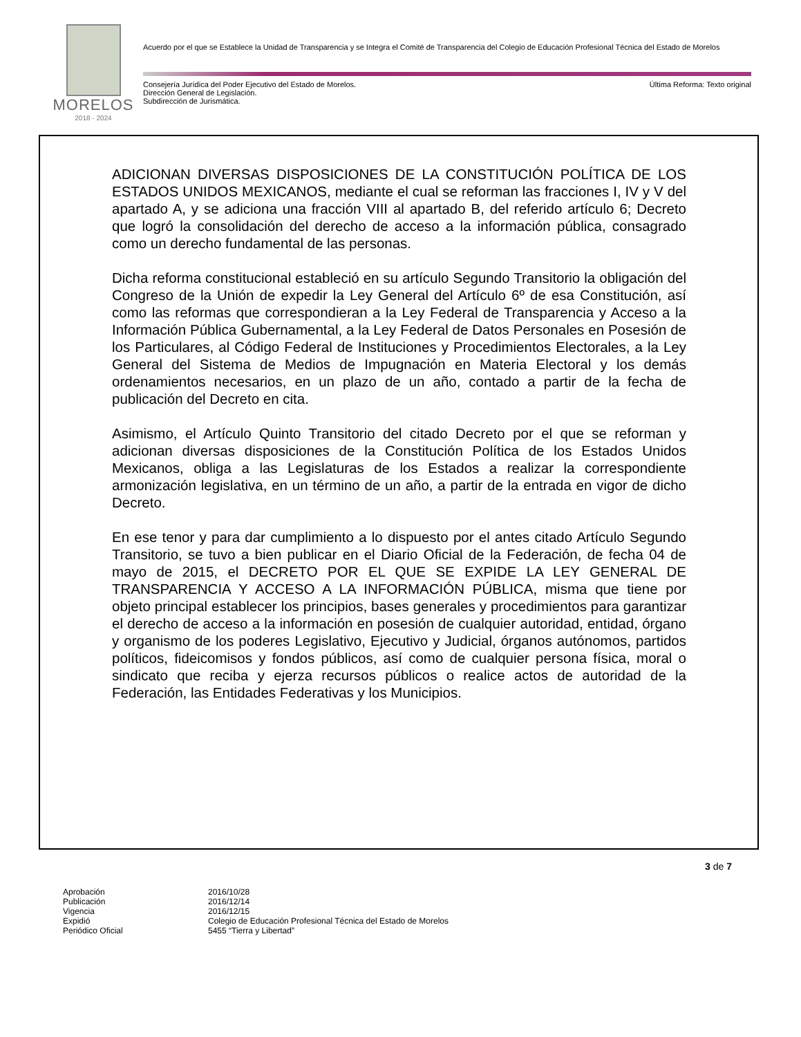MORELOS
2018 - 2024
Acuerdo por el que se Establece la Unidad de Transparencia y se Integra el Comité de Transparencia del Colegio de Educación Profesional Técnica del Estado de Morelos
Consejería Jurídica del Poder Ejecutivo del Estado de Morelos.
Dirección General de Legislación.
Subdirección de Jurismática.
Última Reforma: Texto original
ADICIONAN DIVERSAS DISPOSICIONES DE LA CONSTITUCIÓN POLÍTICA DE LOS ESTADOS UNIDOS MEXICANOS, mediante el cual se reforman las fracciones I, IV y V del apartado A, y se adiciona una fracción VIII al apartado B, del referido artículo 6; Decreto que logró la consolidación del derecho de acceso a la información pública, consagrado como un derecho fundamental de las personas.
Dicha reforma constitucional estableció en su artículo Segundo Transitorio la obligación del Congreso de la Unión de expedir la Ley General del Artículo 6º de esa Constitución, así como las reformas que correspondieran a la Ley Federal de Transparencia y Acceso a la Información Pública Gubernamental, a la Ley Federal de Datos Personales en Posesión de los Particulares, al Código Federal de Instituciones y Procedimientos Electorales, a la Ley General del Sistema de Medios de Impugnación en Materia Electoral y los demás ordenamientos necesarios, en un plazo de un año, contado a partir de la fecha de publicación del Decreto en cita.
Asimismo, el Artículo Quinto Transitorio del citado Decreto por el que se reforman y adicionan diversas disposiciones de la Constitución Política de los Estados Unidos Mexicanos, obliga a las Legislaturas de los Estados a realizar la correspondiente armonización legislativa, en un término de un año, a partir de la entrada en vigor de dicho Decreto.
En ese tenor y para dar cumplimiento a lo dispuesto por el antes citado Artículo Segundo Transitorio, se tuvo a bien publicar en el Diario Oficial de la Federación, de fecha 04 de mayo de 2015, el DECRETO POR EL QUE SE EXPIDE LA LEY GENERAL DE TRANSPARENCIA Y ACCESO A LA INFORMACIÓN PÚBLICA, misma que tiene por objeto principal establecer los principios, bases generales y procedimientos para garantizar el derecho de acceso a la información en posesión de cualquier autoridad, entidad, órgano y organismo de los poderes Legislativo, Ejecutivo y Judicial, órganos autónomos, partidos políticos, fideicomisos y fondos públicos, así como de cualquier persona física, moral o sindicato que reciba y ejerza recursos públicos o realice actos de autoridad de la Federación, las Entidades Federativas y los Municipios.
3 de 7
| Aprobación | 2016/10/28 |
| Publicación | 2016/12/14 |
| Vigencia | 2016/12/15 |
| Expidió | Colegio de Educación Profesional Técnica del Estado de Morelos |
| Periódico Oficial | 5455 “Tierra y Libertad” |